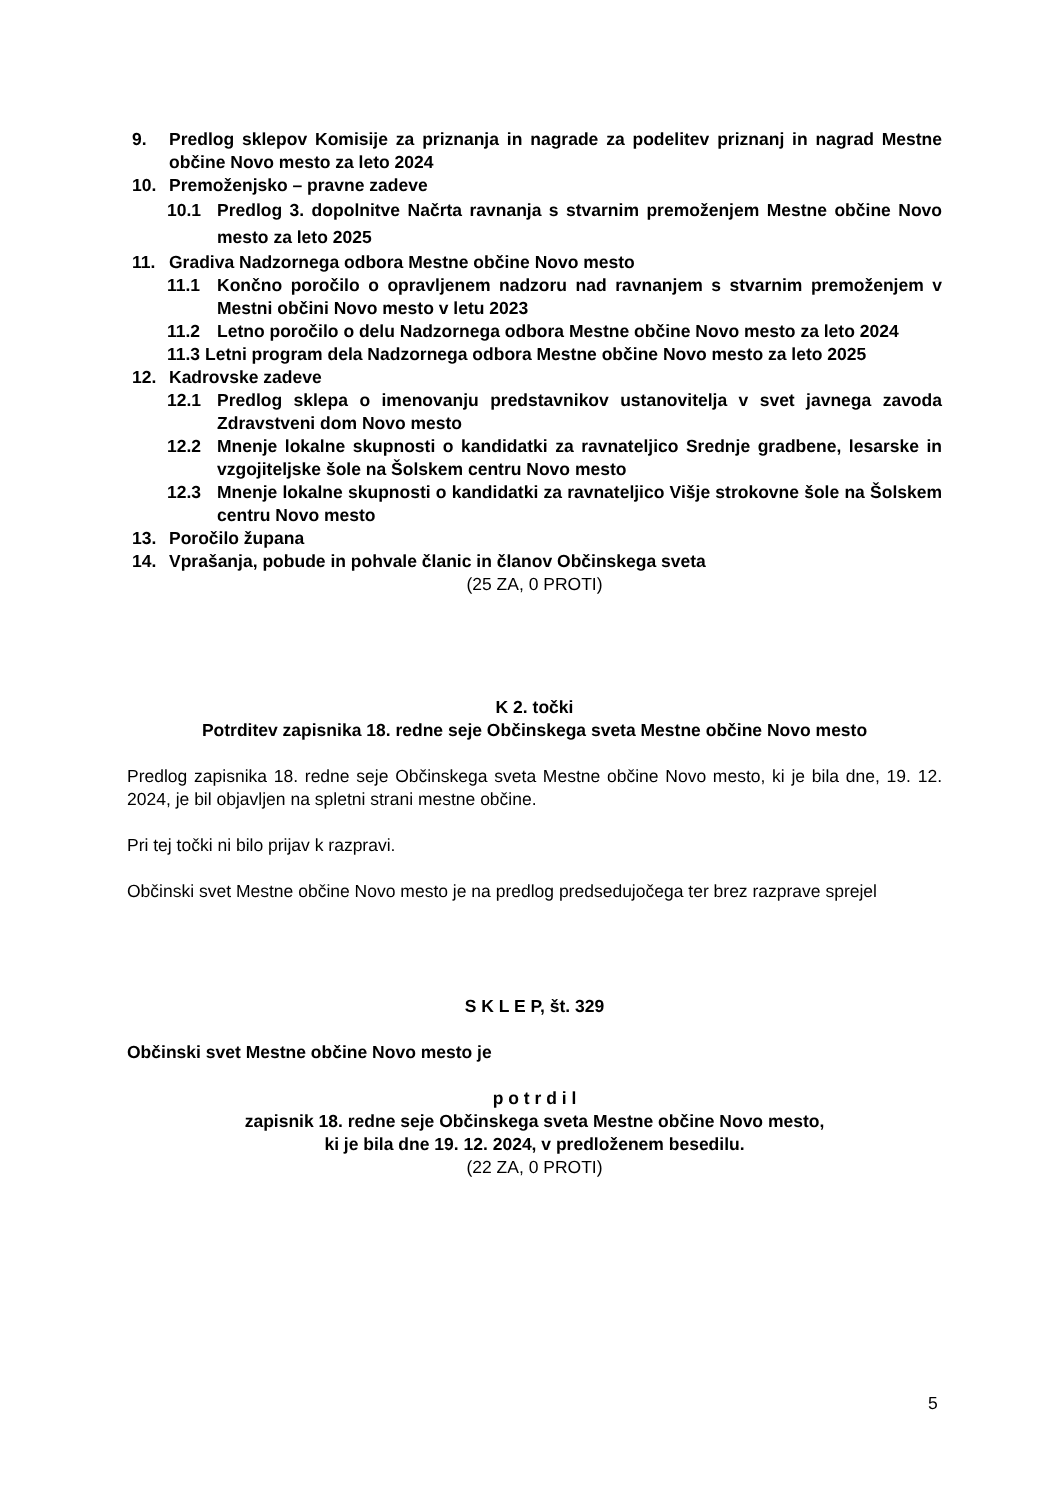9. Predlog sklepov Komisije za priznanja in nagrade za podelitev priznanj in nagrad Mestne občine Novo mesto za leto 2024
10. Premoženjsko – pravne zadeve
10.1 Predlog 3. dopolnitve Načrta ravnanja s stvarnim premoženjem Mestne občine Novo mesto za leto 2025
11. Gradiva Nadzornega odbora Mestne občine Novo mesto
11.1 Končno poročilo o opravljenem nadzoru nad ravnanjem s stvarnim premoženjem v Mestni občini Novo mesto v letu 2023
11.2 Letno poročilo o delu Nadzornega odbora Mestne občine Novo mesto za leto 2024
11.3 Letni program dela Nadzornega odbora Mestne občine Novo mesto za leto 2025
12. Kadrovske zadeve
12.1 Predlog sklepa o imenovanju predstavnikov ustanovitelja v svet javnega zavoda Zdravstveni dom Novo mesto
12.2 Mnenje lokalne skupnosti o kandidatki za ravnateljico Srednje gradbene, lesarske in vzgojiteljske šole na Šolskem centru Novo mesto
12.3 Mnenje lokalne skupnosti o kandidatki za ravnateljico Višje strokovne šole na Šolskem centru Novo mesto
13. Poročilo župana
14. Vprašanja, pobude in pohvale članic in članov Občinskega sveta
(25 ZA, 0 PROTI)
K 2. točki
Potrditev zapisnika 18. redne seje Občinskega sveta Mestne občine Novo mesto
Predlog zapisnika 18. redne seje Občinskega sveta Mestne občine Novo mesto, ki je bila dne, 19. 12. 2024, je bil objavljen na spletni strani mestne občine.
Pri tej točki ni bilo prijav k razpravi.
Občinski svet Mestne občine Novo mesto je na predlog predsedujočega ter brez razprave sprejel
S K L E P, št. 329
Občinski svet Mestne občine Novo mesto je
p o t r d i l
zapisnik 18. redne seje Občinskega sveta Mestne občine Novo mesto,
ki je bila dne 19. 12. 2024, v predloženem besedilu.
(22 ZA, 0 PROTI)
5